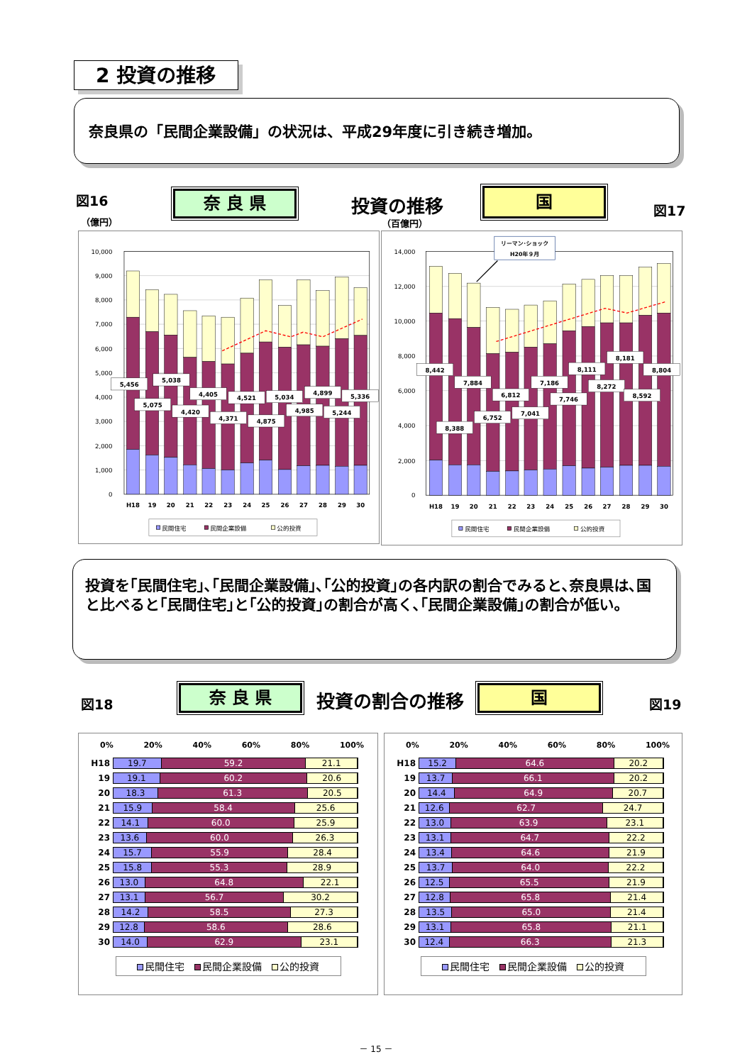2 投資の推移
奈良県の「民間企業設備」の状況は、平成29年度に引き続き増加。
図16
（億円）
奈 良 県 投資の推移 国
図17
（百億円）
10,000
9,000
8,000
7,000
6,000
5,000
4,000
3,000
2,000
1,000
0
5,456
5,075
5,038
4,420
4,405
4,371
4,521
4,875
5,034
4,985
4,899
5,244
5,336
H18
19
20
21
22
23
24
25
26
27
28
29
30
民間住宅
民間企業設備
公的投資
14,000
12,000
10,000
8,000
6,000
4,000
2,000
0
リーマン･ショック
H20年９月
8,442
8,388
7,884
6,752
6,812
7,041
7,186
7,746
8,111
8,272
8,181
8,592
8,804
H18
19
20
21
22
23
24
25
26
27
28
29
30
民間住宅
民間企業設備
公的投資
投資を｢民間住宅｣､｢民間企業設備｣､｢公的投資｣の各内訳の割合でみると､奈良県は､国と比べると｢民間住宅｣と｢公的投資｣の割合が高く､｢民間企業設備｣の割合が低い。
図18 奈 良 県 投資の割合の推移 国 図19
0% 20% 40% 60% 80% 100%
| H18 | 19.7 59.2 21.1 |
| 19 | 19.1 60.2 20.6 |
| 20 | 18.3 61.3 20.5 |
| 21 | 15.9 58.4 25.6 |
| 22 | 14.1 60.0 25.9 |
| 23 | 13.6 60.0 26.3 |
| 24 | 15.7 55.9 28.4 |
| 25 | 15.8 55.3 28.9 |
| 26 | 13.0 64.8 22.1 |
| 27 | 13.1 56.7 30.2 |
| 28 | 14.2 58.5 27.3 |
| 29 | 12.8 58.6 28.6 |
| 30 | 14.0 62.9 23.1 |
民間住宅　 民間企業設備　 公的投資
0% 20% 40% 60% 80% 100%
| H18 | 15.2 64.6 20.2 |
| 19 | 13.7 66.1 20.2 |
| 20 | 14.4 64.9 20.7 |
| 21 | 12.6 62.7 24.7 |
| 22 | 13.0 63.9 23.1 |
| 23 | 13.1 64.7 22.2 |
| 24 | 13.4 64.6 21.9 |
| 25 | 13.7 64.0 22.2 |
| 26 | 12.5 65.5 21.9 |
| 27 | 12.8 65.8 21.4 |
| 28 | 13.5 65.0 21.4 |
| 29 | 13.1 65.8 21.1 |
| 30 | 12.4 66.3 21.3 |
民間住宅　 民間企業設備　 公的投資
－ 15 －